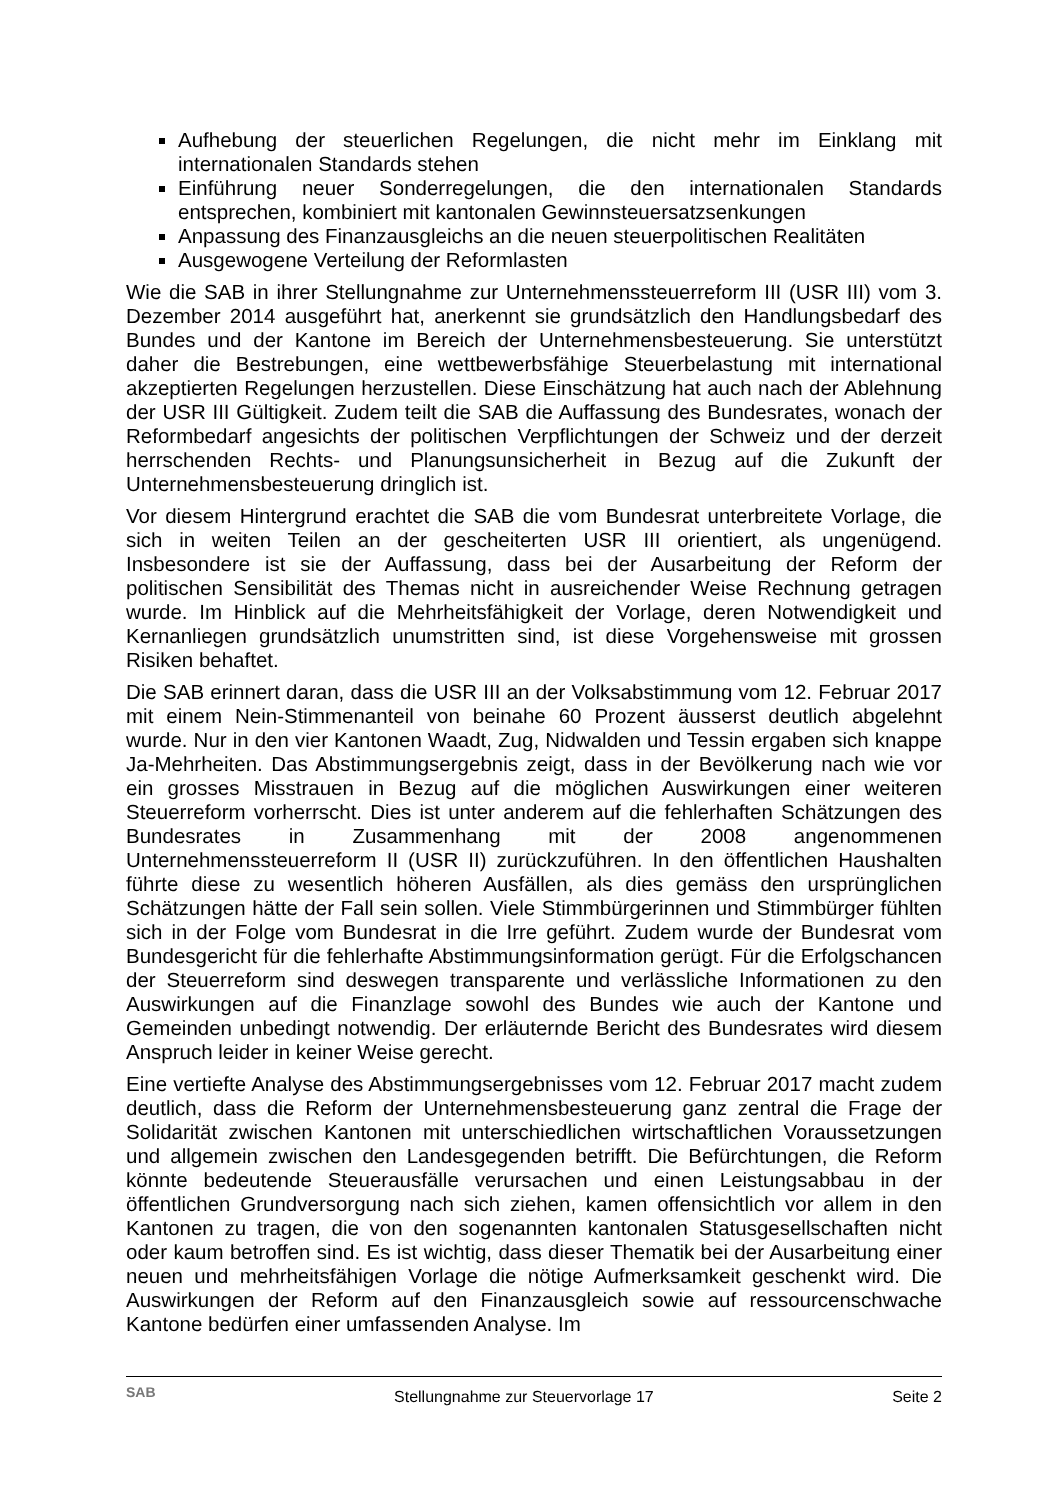Aufhebung der steuerlichen Regelungen, die nicht mehr im Einklang mit internationalen Standards stehen
Einführung neuer Sonderregelungen, die den internationalen Standards entsprechen, kombiniert mit kantonalen Gewinnsteuersatzsenkungen
Anpassung des Finanzausgleichs an die neuen steuerpolitischen Realitäten
Ausgewogene Verteilung der Reformlasten
Wie die SAB in ihrer Stellungnahme zur Unternehmenssteuerreform III (USR III) vom 3. Dezember 2014 ausgeführt hat, anerkennt sie grundsätzlich den Handlungsbedarf des Bundes und der Kantone im Bereich der Unternehmensbesteuerung. Sie unterstützt daher die Bestrebungen, eine wettbewerbsfähige Steuerbelastung mit international akzeptierten Regelungen herzustellen. Diese Einschätzung hat auch nach der Ablehnung der USR III Gültigkeit. Zudem teilt die SAB die Auffassung des Bundesrates, wonach der Reformbedarf angesichts der politischen Verpflichtungen der Schweiz und der derzeit herrschenden Rechts- und Planungsunsicherheit in Bezug auf die Zukunft der Unternehmensbesteuerung dringlich ist.
Vor diesem Hintergrund erachtet die SAB die vom Bundesrat unterbreitete Vorlage, die sich in weiten Teilen an der gescheiterten USR III orientiert, als ungenügend. Insbesondere ist sie der Auffassung, dass bei der Ausarbeitung der Reform der politischen Sensibilität des Themas nicht in ausreichender Weise Rechnung getragen wurde. Im Hinblick auf die Mehrheitsfähigkeit der Vorlage, deren Notwendigkeit und Kernanliegen grundsätzlich unumstritten sind, ist diese Vorgehensweise mit grossen Risiken behaftet.
Die SAB erinnert daran, dass die USR III an der Volksabstimmung vom 12. Februar 2017 mit einem Nein-Stimmenanteil von beinahe 60 Prozent äusserst deutlich abgelehnt wurde. Nur in den vier Kantonen Waadt, Zug, Nidwalden und Tessin ergaben sich knappe Ja-Mehrheiten. Das Abstimmungsergebnis zeigt, dass in der Bevölkerung nach wie vor ein grosses Misstrauen in Bezug auf die möglichen Auswirkungen einer weiteren Steuerreform vorherrscht. Dies ist unter anderem auf die fehlerhaften Schätzungen des Bundesrates in Zusammenhang mit der 2008 angenommenen Unternehmenssteuerreform II (USR II) zurückzuführen. In den öffentlichen Haushalten führte diese zu wesentlich höheren Ausfällen, als dies gemäss den ursprünglichen Schätzungen hätte der Fall sein sollen. Viele Stimmbürgerinnen und Stimmbürger fühlten sich in der Folge vom Bundesrat in die Irre geführt. Zudem wurde der Bundesrat vom Bundesgericht für die fehlerhafte Abstimmungsinformation gerügt. Für die Erfolgschancen der Steuerreform sind deswegen transparente und verlässliche Informationen zu den Auswirkungen auf die Finanzlage sowohl des Bundes wie auch der Kantone und Gemeinden unbedingt notwendig. Der erläuternde Bericht des Bundesrates wird diesem Anspruch leider in keiner Weise gerecht.
Eine vertiefte Analyse des Abstimmungsergebnisses vom 12. Februar 2017 macht zudem deutlich, dass die Reform der Unternehmensbesteuerung ganz zentral die Frage der Solidarität zwischen Kantonen mit unterschiedlichen wirtschaftlichen Voraussetzungen und allgemein zwischen den Landesgegenden betrifft. Die Befürchtungen, die Reform könnte bedeutende Steuerausfälle verursachen und einen Leistungsabbau in der öffentlichen Grundversorgung nach sich ziehen, kamen offensichtlich vor allem in den Kantonen zu tragen, die von den sogenannten kantonalen Statusgesellschaften nicht oder kaum betroffen sind. Es ist wichtig, dass dieser Thematik bei der Ausarbeitung einer neuen und mehrheitsfähigen Vorlage die nötige Aufmerksamkeit geschenkt wird. Die Auswirkungen der Reform auf den Finanzausgleich sowie auf ressourcenschwache Kantone bedürfen einer umfassenden Analyse. Im
SAB Stellungnahme zur Steuervorlage 17 Seite 2